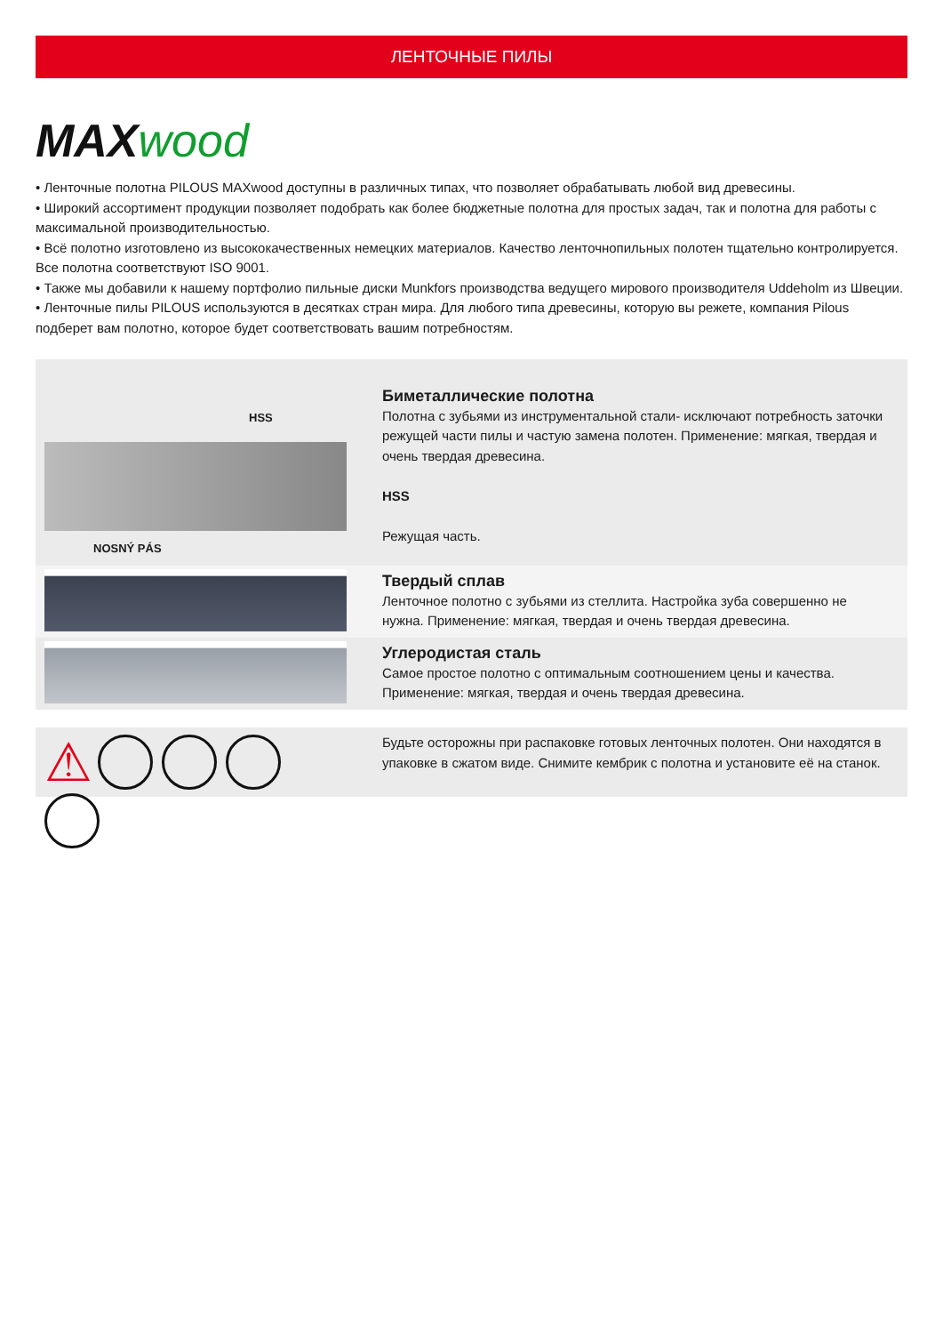ЛЕНТОЧНЫЕ ПИЛЫ
MAX wood
• Ленточные полотна PILOUS MAXwood доступны в различных типах, что позволяет обрабатывать любой вид древесины.
• Широкий ассортимент продукции позволяет подобрать как более бюджетные полотна для простых задач, так и полотна для работы с максимальной производительностью.
• Всё полотно изготовлено из высококачественных немецких материалов. Качество ленточнопильных полотен тщательно контролируется. Все полотна соответствуют ISO 9001.
• Также мы добавили к нашему портфолио пильные диски Munkfors производства ведущего мирового производителя Uddeholm из Швеции.
• Ленточные пилы PILOUS используются в десятках стран мира. Для любого типа древесины, которую вы режете, компания Pilous подберет вам полотно, которое будет соответствовать вашим потребностям.
HSS
NOSNÝ PÁS
Биметаллические полотна
Полотна с зубьями из инструментальной стали- исключают потребность заточки режущей части пилы и частую замена полотен. Применение: мягкая, твердая и очень твердая древесина.
HSS
Режущая часть.
Твердый сплав
Ленточное полотно с зубьями из стеллита. Настройка зуба совершенно не нужна. Применение: мягкая, твердая и очень твердая древесина.
Углеродистая сталь
Самое простое полотно с оптимальным соотношением цены и качества. Применение: мягкая, твердая и очень твердая древесина.
⚠
Будьте осторожны при распаковке готовых ленточных полотен. Они находятся в упаковке в сжатом виде. Снимите кембрик с полотна и установите её на станок.